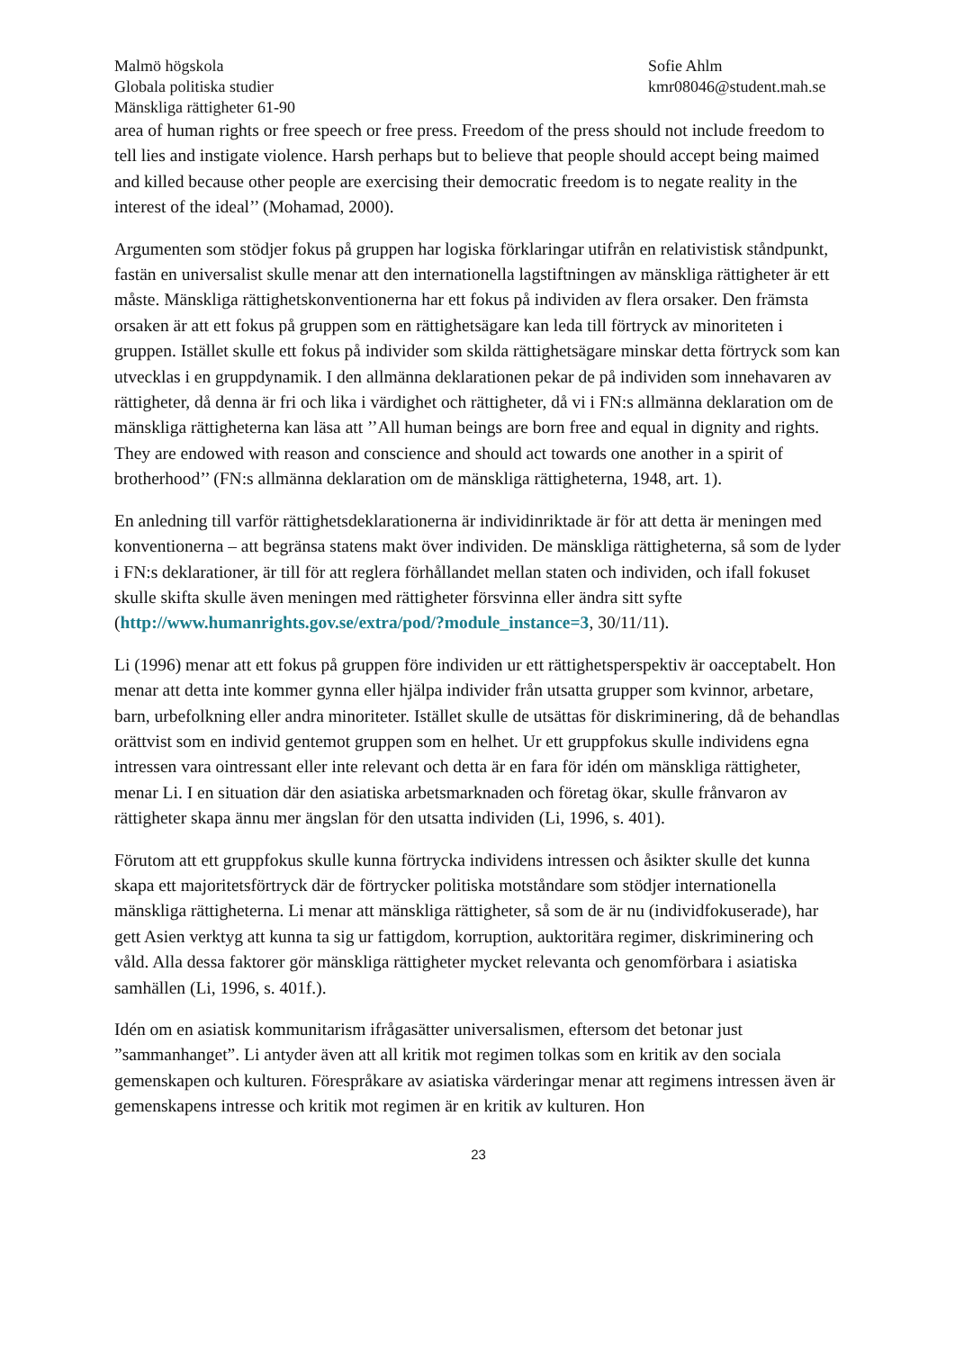Malmö högskola
Globala politiska studier
Mänskliga rättigheter 61-90
Sofie Ahlm
kmr08046@student.mah.se
area of human rights or free speech or free press. Freedom of the press should not include freedom to tell lies and instigate violence. Harsh perhaps but to believe that people should accept being maimed and killed because other people are exercising their democratic freedom is to negate reality in the interest of the ideal’’ (Mohamad, 2000).
Argumenten som stödjer fokus på gruppen har logiska förklaringar utifrån en relativistisk ståndpunkt, fastän en universalist skulle menar att den internationella lagstiftningen av mänskliga rättigheter är ett måste. Mänskliga rättighetskonventionerna har ett fokus på individen av flera orsaker. Den främsta orsaken är att ett fokus på gruppen som en rättighetsägare kan leda till förtryck av minoriteten i gruppen. Istället skulle ett fokus på individer som skilda rättighetsägare minskar detta förtryck som kan utvecklas i en gruppdynamik. I den allmänna deklarationen pekar de på individen som innehavaren av rättigheter, då denna är fri och lika i värdighet och rättigheter, då vi i FN:s allmänna deklaration om de mänskliga rättigheterna kan läsa att ’’All human beings are born free and equal in dignity and rights. They are endowed with reason and conscience and should act towards one another in a spirit of brotherhood’’ (FN:s allmänna deklaration om de mänskliga rättigheterna, 1948, art. 1).
En anledning till varför rättighetsdeklarationerna är individinriktade är för att detta är meningen med konventionerna – att begränsa statens makt över individen. De mänskliga rättigheterna, så som de lyder i FN:s deklarationer, är till för att reglera förhållandet mellan staten och individen, och ifall fokuset skulle skifta skulle även meningen med rättigheter försvinna eller ändra sitt syfte
(http://www.humanrights.gov.se/extra/pod/?module_instance=3, 30/11/11).
Li (1996) menar att ett fokus på gruppen före individen ur ett rättighetsperspektiv är oacceptabelt. Hon menar att detta inte kommer gynna eller hjälpa individer från utsatta grupper som kvinnor, arbetare, barn, urbefolkning eller andra minoriteter. Istället skulle de utsättas för diskriminering, då de behandlas orättvist som en individ gentemot gruppen som en helhet. Ur ett gruppfokus skulle individens egna intressen vara ointressant eller inte relevant och detta är en fara för idén om mänskliga rättigheter, menar Li. I en situation där den asiatiska arbetsmarknaden och företag ökar, skulle frånvaron av rättigheter skapa ännu mer ängslan för den utsatta individen (Li, 1996, s. 401).
Förutom att ett gruppfokus skulle kunna förtrycka individens intressen och åsikter skulle det kunna skapa ett majoritetsförtryck där de förtrycker politiska motståndare som stödjer internationella mänskliga rättigheterna. Li menar att mänskliga rättigheter, så som de är nu (individfokuserade), har gett Asien verktyg att kunna ta sig ur fattigdom, korruption, auktoritära regimer, diskriminering och våld. Alla dessa faktorer gör mänskliga rättigheter mycket relevanta och genomförbara i asiatiska samhällen (Li, 1996, s. 401f.).
Idén om en asiatisk kommunitarism ifrågasätter universalismen, eftersom det betonar just ”sammanhanget”. Li antyder även att all kritik mot regimen tolkas som en kritik av den sociala gemenskapen och kulturen. Förespråkare av asiatiska värderingar menar att regimens intressen även är gemenskapens intresse och kritik mot regimen är en kritik av kulturen. Hon
23